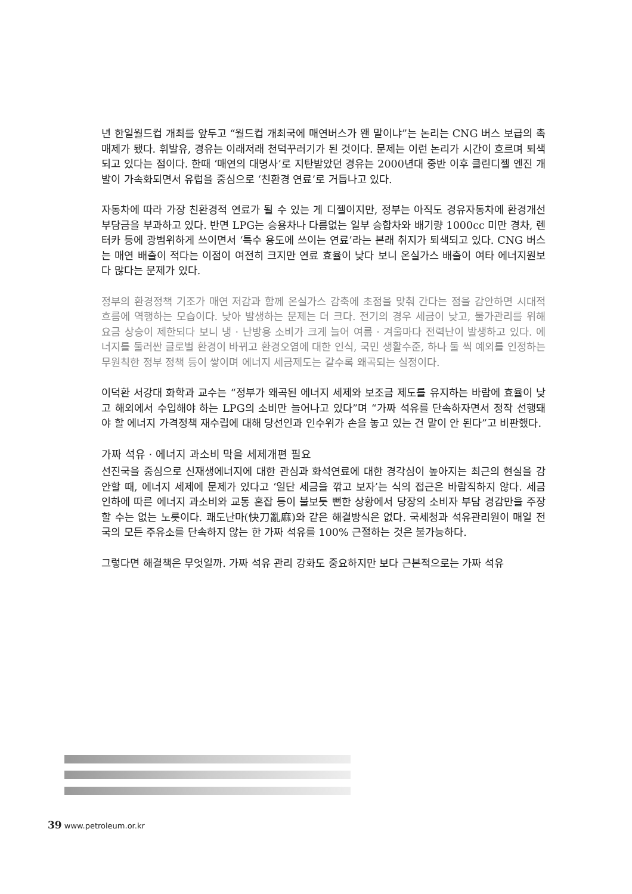년 한일월드컵 개최를 앞두고 “월드컵 개최국에 매연버스가 왠 말이냐”는 논리는 CNG 버스 보급의 촉매제가 됐다. 휘발유, 경유는 이래저래 천덕꾸러기가 된 것이다. 문제는 이런 논리가 시간이 흐르며 퇴색되고 있다는 점이다. 한때 ‘매연의 대명사’로 지탄받았던 경유는 2000년대 중반 이후 클린디젤 엔진 개발이 가속화되면서 유럽을 중심으로 ‘친환경 연료’로 거듭나고 있다.
자동차에 따라 가장 친환경적 연료가 될 수 있는 게 디젤이지만, 정부는 아직도 경유자동차에 환경개선부담금을 부과하고 있다. 반면 LPG는 승용차나 다름없는 일부 승합차와 배기량 1000cc 미만 경차, 렌터카 등에 광범위하게 쓰이면서 ‘특수 용도에 쓰이는 연료’라는 본래 취지가 퇴색되고 있다. CNG 버스는 매연 배출이 적다는 이점이 여전히 크지만 연료 효율이 낮다 보니 온실가스 배출이 여타 에너지원보다 많다는 문제가 있다.
정부의 환경정책 기조가 매연 저감과 함께 온실가스 감축에 초점을 맞춰 간다는 점을 감안하면 시대적 흐름에 역행하는 모습이다. 낮아 발생하는 문제는 더 크다. 전기의 경우 세금이 낮고, 물가관리를 위해 요금 상승이 제한되다 보니 냉 · 난방용 소비가 크게 늘어 여름 · 겨울마다 전력난이 발생하고 있다. 에너지를 둘러싼 글로벌 환경이 바뀌고 환경오염에 대한 인식, 국민 생활수준, 하나 둘 씩 예외를 인정하는 무원칙한 정부 정책 등이 쌓이며 에너지 세금제도는 갈수록 왜곡되는 실정이다.
이덕환 서강대 화학과 교수는 “정부가 왜곡된 에너지 세제와 보조금 제도를 유지하는 바람에 효율이 낮고 해외에서 수입해야 하는 LPG의 소비만 늘어나고 있다”며 “가짜 석유를 단속하자면서 정작 선행돼야 할 에너지 가격정책 재수립에 대해 당선인과 인수위가 손을 놓고 있는 건 말이 안 된다”고 비판했다.
가짜 석유 · 에너지 과소비 막을 세제개편 필요
선진국을 중심으로 신재생에너지에 대한 관심과 화석연료에 대한 경각심이 높아지는 최근의 현실을 감안할 때, 에너지 세제에 문제가 있다고 ‘일단 세금을 깎고 보자’는 식의 접근은 바람직하지 않다. 세금 인하에 따른 에너지 과소비와 교통 혼잡 등이 불보듯 뻔한 상황에서 당장의 소비자 부담 경감만을 주장할 수는 없는 노릇이다. 쾌도난마(快刀亂麻)와 같은 해결방식은 없다. 국세청과 석유관리원이 매일 전국의 모든 주유소를 단속하지 않는 한 가짜 석유를 100% 근절하는 것은 불가능하다.
그렇다면 해결책은 무엇일까. 가짜 석유 관리 강화도 중요하지만 보다 근본적으로는 가짜 석유
39 www.petroleum.or.kr